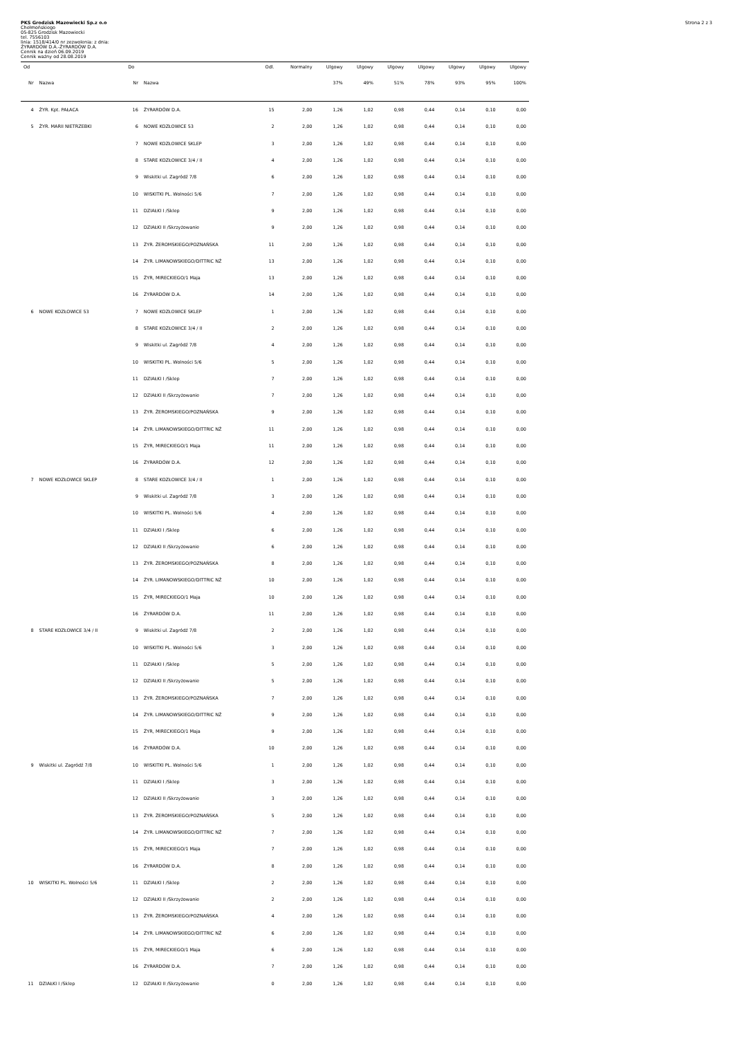PKS Grodzisk Mazowiecki Sp.z o.o
Chełmońskiego
05-825 Grodzisk Mazowiecki
tel. 7556103
linia: 1518/414/0 nr zezwolenia: z dnia:
ŻYRARDÓW D.A.-ŻYRARDÓW D.A.
Cennik na dzień 06.09.2019
Cennik ważny od 28.08.2019
Strona 2 z 3
| Od | | Do | | Odl. | Normalny | Ulgowy | Ulgowy | Ulgowy | Ulgowy | Ulgowy | Ulgowy | Ulgowy |
| --- | --- | --- | --- | --- | --- | --- | --- | --- | --- | --- | --- | --- |
| Nr | Nazwa | Nr | Nazwa | | | 37% | 49% | 51% | 78% | 93% | 95% | 100% |
| 4 | ŻYR. Kpt. PAŁACA | 16 | ŻYRARDÓW D.A. | 15 | 2,00 | 1,26 | 1,02 | 0,98 | 0,44 | 0,14 | 0,10 | 0,00 |
| 5 | ŻYR. MARII NIETRZEBKI | 6 | NOWE KOZŁOWICE 53 | 2 | 2,00 | 1,26 | 1,02 | 0,98 | 0,44 | 0,14 | 0,10 | 0,00 |
| | | 7 | NOWE KOZŁOWICE SKLEP | 3 | 2,00 | 1,26 | 1,02 | 0,98 | 0,44 | 0,14 | 0,10 | 0,00 |
| | | 8 | STARE KOZŁOWICE 3/4 / II | 4 | 2,00 | 1,26 | 1,02 | 0,98 | 0,44 | 0,14 | 0,10 | 0,00 |
| | | 9 | Wiskitki ul. Zagródź 7/8 | 6 | 2,00 | 1,26 | 1,02 | 0,98 | 0,44 | 0,14 | 0,10 | 0,00 |
| | | 10 | WISKITKI PL. Wolności 5/6 | 7 | 2,00 | 1,26 | 1,02 | 0,98 | 0,44 | 0,14 | 0,10 | 0,00 |
| | | 11 | DZIAŁKI I /Sklep | 9 | 2,00 | 1,26 | 1,02 | 0,98 | 0,44 | 0,14 | 0,10 | 0,00 |
| | | 12 | DZIAŁKI II /Skrzyżowanie | 9 | 2,00 | 1,26 | 1,02 | 0,98 | 0,44 | 0,14 | 0,10 | 0,00 |
| | | 13 | ŻYR. ŻEROMSKIEGO/POZNAŃSKA | 11 | 2,00 | 1,26 | 1,02 | 0,98 | 0,44 | 0,14 | 0,10 | 0,00 |
| | | 14 | ŻYR. LIMANOWSKIEGO/DITTRIC NŻ | 13 | 2,00 | 1,26 | 1,02 | 0,98 | 0,44 | 0,14 | 0,10 | 0,00 |
| | | 15 | ŻYR, MIRECKIEGO/1 Maja | 13 | 2,00 | 1,26 | 1,02 | 0,98 | 0,44 | 0,14 | 0,10 | 0,00 |
| | | 16 | ŻYRARDÓW D.A. | 14 | 2,00 | 1,26 | 1,02 | 0,98 | 0,44 | 0,14 | 0,10 | 0,00 |
| 6 | NOWE KOZŁOWICE 53 | 7 | NOWE KOZŁOWICE SKLEP | 1 | 2,00 | 1,26 | 1,02 | 0,98 | 0,44 | 0,14 | 0,10 | 0,00 |
| | | 8 | STARE KOZŁOWICE 3/4 / II | 2 | 2,00 | 1,26 | 1,02 | 0,98 | 0,44 | 0,14 | 0,10 | 0,00 |
| | | 9 | Wiskitki ul. Zagródź 7/8 | 4 | 2,00 | 1,26 | 1,02 | 0,98 | 0,44 | 0,14 | 0,10 | 0,00 |
| | | 10 | WISKITKI PL. Wolności 5/6 | 5 | 2,00 | 1,26 | 1,02 | 0,98 | 0,44 | 0,14 | 0,10 | 0,00 |
| | | 11 | DZIAŁKI I /Sklep | 7 | 2,00 | 1,26 | 1,02 | 0,98 | 0,44 | 0,14 | 0,10 | 0,00 |
| | | 12 | DZIAŁKI II /Skrzyżowanie | 7 | 2,00 | 1,26 | 1,02 | 0,98 | 0,44 | 0,14 | 0,10 | 0,00 |
| | | 13 | ŻYR. ŻEROMSKIEGO/POZNAŃSKA | 9 | 2,00 | 1,26 | 1,02 | 0,98 | 0,44 | 0,14 | 0,10 | 0,00 |
| | | 14 | ŻYR. LIMANOWSKIEGO/DITTRIC NŻ | 11 | 2,00 | 1,26 | 1,02 | 0,98 | 0,44 | 0,14 | 0,10 | 0,00 |
| | | 15 | ŻYR, MIRECKIEGO/1 Maja | 11 | 2,00 | 1,26 | 1,02 | 0,98 | 0,44 | 0,14 | 0,10 | 0,00 |
| | | 16 | ŻYRARDÓW D.A. | 12 | 2,00 | 1,26 | 1,02 | 0,98 | 0,44 | 0,14 | 0,10 | 0,00 |
| 7 | NOWE KOZŁOWICE SKLEP | 8 | STARE KOZŁOWICE 3/4 / II | 1 | 2,00 | 1,26 | 1,02 | 0,98 | 0,44 | 0,14 | 0,10 | 0,00 |
| | | 9 | Wiskitki ul. Zagródź 7/8 | 3 | 2,00 | 1,26 | 1,02 | 0,98 | 0,44 | 0,14 | 0,10 | 0,00 |
| | | 10 | WISKITKI PL. Wolności 5/6 | 4 | 2,00 | 1,26 | 1,02 | 0,98 | 0,44 | 0,14 | 0,10 | 0,00 |
| | | 11 | DZIAŁKI I /Sklep | 6 | 2,00 | 1,26 | 1,02 | 0,98 | 0,44 | 0,14 | 0,10 | 0,00 |
| | | 12 | DZIAŁKI II /Skrzyżowanie | 6 | 2,00 | 1,26 | 1,02 | 0,98 | 0,44 | 0,14 | 0,10 | 0,00 |
| | | 13 | ŻYR. ŻEROMSKIEGO/POZNAŃSKA | 8 | 2,00 | 1,26 | 1,02 | 0,98 | 0,44 | 0,14 | 0,10 | 0,00 |
| | | 14 | ŻYR. LIMANOWSKIEGO/DITTRIC NŻ | 10 | 2,00 | 1,26 | 1,02 | 0,98 | 0,44 | 0,14 | 0,10 | 0,00 |
| | | 15 | ŻYR, MIRECKIEGO/1 Maja | 10 | 2,00 | 1,26 | 1,02 | 0,98 | 0,44 | 0,14 | 0,10 | 0,00 |
| | | 16 | ŻYRARDÓW D.A. | 11 | 2,00 | 1,26 | 1,02 | 0,98 | 0,44 | 0,14 | 0,10 | 0,00 |
| 8 | STARE KOZŁOWICE 3/4 / II | 9 | Wiskitki ul. Zagródź 7/8 | 2 | 2,00 | 1,26 | 1,02 | 0,98 | 0,44 | 0,14 | 0,10 | 0,00 |
| | | 10 | WISKITKI PL. Wolności 5/6 | 3 | 2,00 | 1,26 | 1,02 | 0,98 | 0,44 | 0,14 | 0,10 | 0,00 |
| | | 11 | DZIAŁKI I /Sklep | 5 | 2,00 | 1,26 | 1,02 | 0,98 | 0,44 | 0,14 | 0,10 | 0,00 |
| | | 12 | DZIAŁKI II /Skrzyżowanie | 5 | 2,00 | 1,26 | 1,02 | 0,98 | 0,44 | 0,14 | 0,10 | 0,00 |
| | | 13 | ŻYR. ŻEROMSKIEGO/POZNAŃSKA | 7 | 2,00 | 1,26 | 1,02 | 0,98 | 0,44 | 0,14 | 0,10 | 0,00 |
| | | 14 | ŻYR. LIMANOWSKIEGO/DITTRIC NŻ | 9 | 2,00 | 1,26 | 1,02 | 0,98 | 0,44 | 0,14 | 0,10 | 0,00 |
| | | 15 | ŻYR, MIRECKIEGO/1 Maja | 9 | 2,00 | 1,26 | 1,02 | 0,98 | 0,44 | 0,14 | 0,10 | 0,00 |
| | | 16 | ŻYRARDÓW D.A. | 10 | 2,00 | 1,26 | 1,02 | 0,98 | 0,44 | 0,14 | 0,10 | 0,00 |
| 9 | Wiskitki ul. Zagródź 7/8 | 10 | WISKITKI PL. Wolności 5/6 | 1 | 2,00 | 1,26 | 1,02 | 0,98 | 0,44 | 0,14 | 0,10 | 0,00 |
| | | 11 | DZIAŁKI I /Sklep | 3 | 2,00 | 1,26 | 1,02 | 0,98 | 0,44 | 0,14 | 0,10 | 0,00 |
| | | 12 | DZIAŁKI II /Skrzyżowanie | 3 | 2,00 | 1,26 | 1,02 | 0,98 | 0,44 | 0,14 | 0,10 | 0,00 |
| | | 13 | ŻYR. ŻEROMSKIEGO/POZNAŃSKA | 5 | 2,00 | 1,26 | 1,02 | 0,98 | 0,44 | 0,14 | 0,10 | 0,00 |
| | | 14 | ŻYR. LIMANOWSKIEGO/DITTRIC NŻ | 7 | 2,00 | 1,26 | 1,02 | 0,98 | 0,44 | 0,14 | 0,10 | 0,00 |
| | | 15 | ŻYR, MIRECKIEGO/1 Maja | 7 | 2,00 | 1,26 | 1,02 | 0,98 | 0,44 | 0,14 | 0,10 | 0,00 |
| | | 16 | ŻYRARDÓW D.A. | 8 | 2,00 | 1,26 | 1,02 | 0,98 | 0,44 | 0,14 | 0,10 | 0,00 |
| 10 | WISKITKI PL. Wolności 5/6 | 11 | DZIAŁKI I /Sklep | 2 | 2,00 | 1,26 | 1,02 | 0,98 | 0,44 | 0,14 | 0,10 | 0,00 |
| | | 12 | DZIAŁKI II /Skrzyżowanie | 2 | 2,00 | 1,26 | 1,02 | 0,98 | 0,44 | 0,14 | 0,10 | 0,00 |
| | | 13 | ŻYR. ŻEROMSKIEGO/POZNAŃSKA | 4 | 2,00 | 1,26 | 1,02 | 0,98 | 0,44 | 0,14 | 0,10 | 0,00 |
| | | 14 | ŻYR. LIMANOWSKIEGO/DITTRIC NŻ | 6 | 2,00 | 1,26 | 1,02 | 0,98 | 0,44 | 0,14 | 0,10 | 0,00 |
| | | 15 | ŻYR, MIRECKIEGO/1 Maja | 6 | 2,00 | 1,26 | 1,02 | 0,98 | 0,44 | 0,14 | 0,10 | 0,00 |
| | | 16 | ŻYRARDÓW D.A. | 7 | 2,00 | 1,26 | 1,02 | 0,98 | 0,44 | 0,14 | 0,10 | 0,00 |
| 11 | DZIAŁKI I /Sklep | 12 | DZIAŁKI II /Skrzyżowanie | 0 | 2,00 | 1,26 | 1,02 | 0,98 | 0,44 | 0,14 | 0,10 | 0,00 |